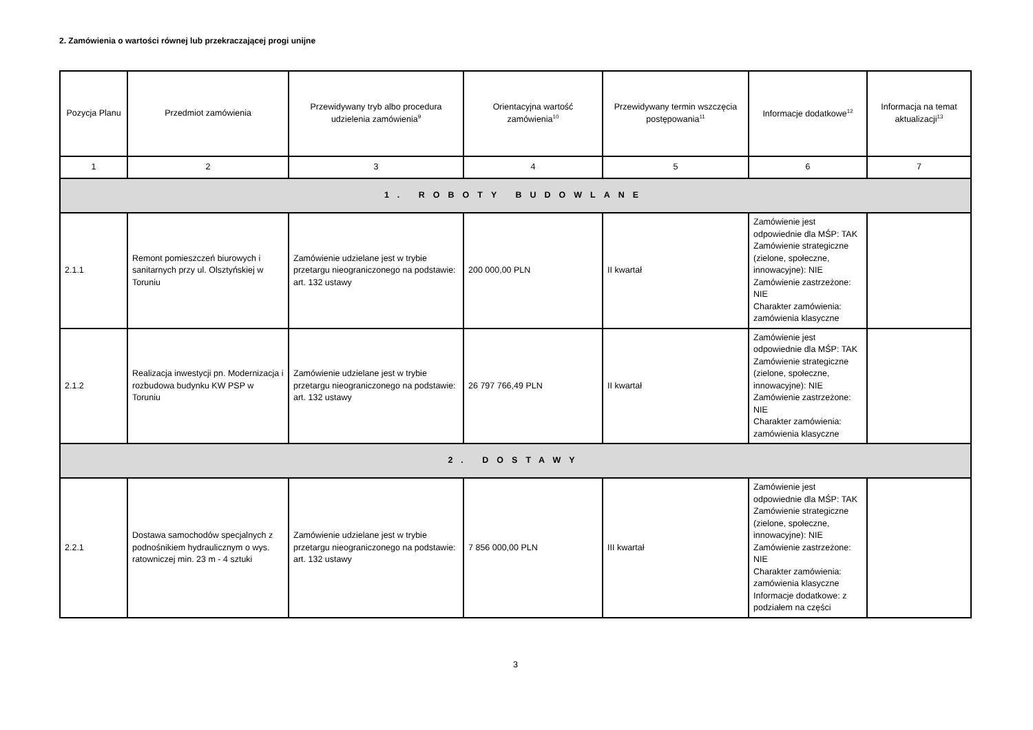2. Zamówienia o wartości równej lub przekraczającej progi unijne
| Pozycja Planu | Przedmiot zamówienia | Przewidywany tryb albo procedura udzielenia zamówienia<sup>9</sup> | Orientacyjna wartość zamówienia<sup>10</sup> | Przewidywany termin wszczęcia postępowania<sup>11</sup> | Informacje dodatkowe<sup>12</sup> | Informacja na temat aktualizacji<sup>13</sup> |
| --- | --- | --- | --- | --- | --- | --- |
| 1 | 2 | 3 | 4 | 5 | 6 | 7 |
| 1. ROBOTY BUDOWLANE | | | | | | |
| 2.1.1 | Remont pomieszczeń biurowych i sanitarnych przy ul. Olsztyńskiej w Toruniu | Zamówienie udzielane jest w trybie przetargu nieograniczonego na podstawie: art. 132 ustawy | 200 000,00 PLN | II kwartał | Zamówienie jest odpowiednie dla MŚP: TAK Zamówienie strategiczne (zielone, społeczne, innowacyjne): NIE Zamówienie zastrzeżone: NIE Charakter zamówienia: zamówienia klasyczne | |
| 2.1.2 | Realizacja inwestycji pn. Modernizacja i rozbudowa budynku KW PSP w Toruniu | Zamówienie udzielane jest w trybie przetargu nieograniczonego na podstawie: art. 132 ustawy | 26 797 766,49 PLN | II kwartał | Zamówienie jest odpowiednie dla MŚP: TAK Zamówienie strategiczne (zielone, społeczne, innowacyjne): NIE Zamówienie zastrzeżone: NIE Charakter zamówienia: zamówienia klasyczne | |
| 2. DOSTAWY | | | | | | |
| 2.2.1 | Dostawa samochodów specjalnych z podnośnikiem hydraulicznym o wys. ratowniczej min. 23 m - 4 sztuki | Zamówienie udzielane jest w trybie przetargu nieograniczonego na podstawie: art. 132 ustawy | 7 856 000,00 PLN | III kwartał | Zamówienie jest odpowiednie dla MŚP: TAK Zamówienie strategiczne (zielone, społeczne, innowacyjne): NIE Zamówienie zastrzeżone: NIE Charakter zamówienia: zamówienia klasyczne Informacje dodatkowe: z podziałem na części | |
3